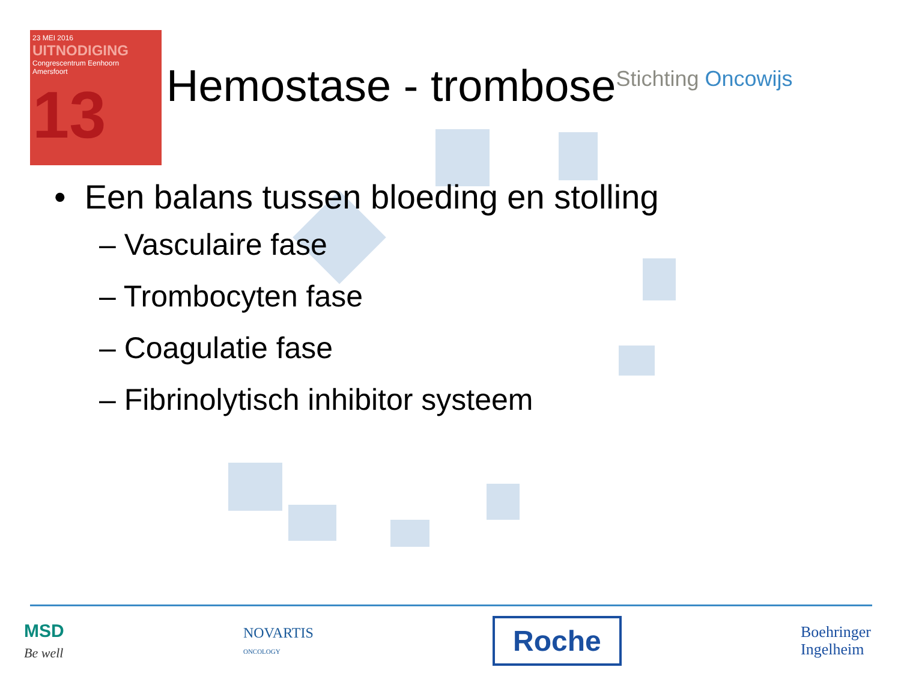23 MEI 2016
UITNODIGING
Congrescentrum Eenhoorn
Amersfoort
13
Hemostase - trombose
Stichting Oncowijs
• Een balans tussen bloeding en stolling
– Vasculaire fase
– Trombocyten fase
– Coagulatie fase
– Fibrinolytisch inhibitor systeem
MSD
Be well
NOVARTIS
ONCOLOGY
Roche
Boehringer
Ingelheim